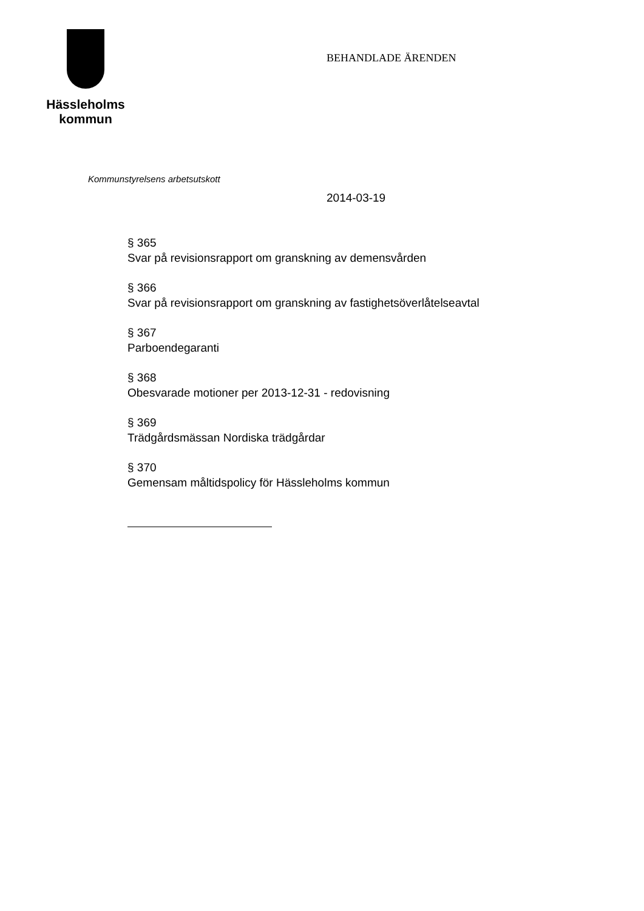Hässleholms
kommun
BEHANDLADE ÄRENDEN
Kommunstyrelsens arbetsutskott
2014-03-19
§ 365
Svar på revisionsrapport om granskning av demensvården
§ 366
Svar på revisionsrapport om granskning av fastighetsöverlåtelseavtal
§ 367
Parboendegaranti
§ 368
Obesvarade motioner per 2013-12-31 - redovisning
§ 369
Trädgårdsmässan Nordiska trädgårdar
§ 370
Gemensam måltidspolicy för Hässleholms kommun